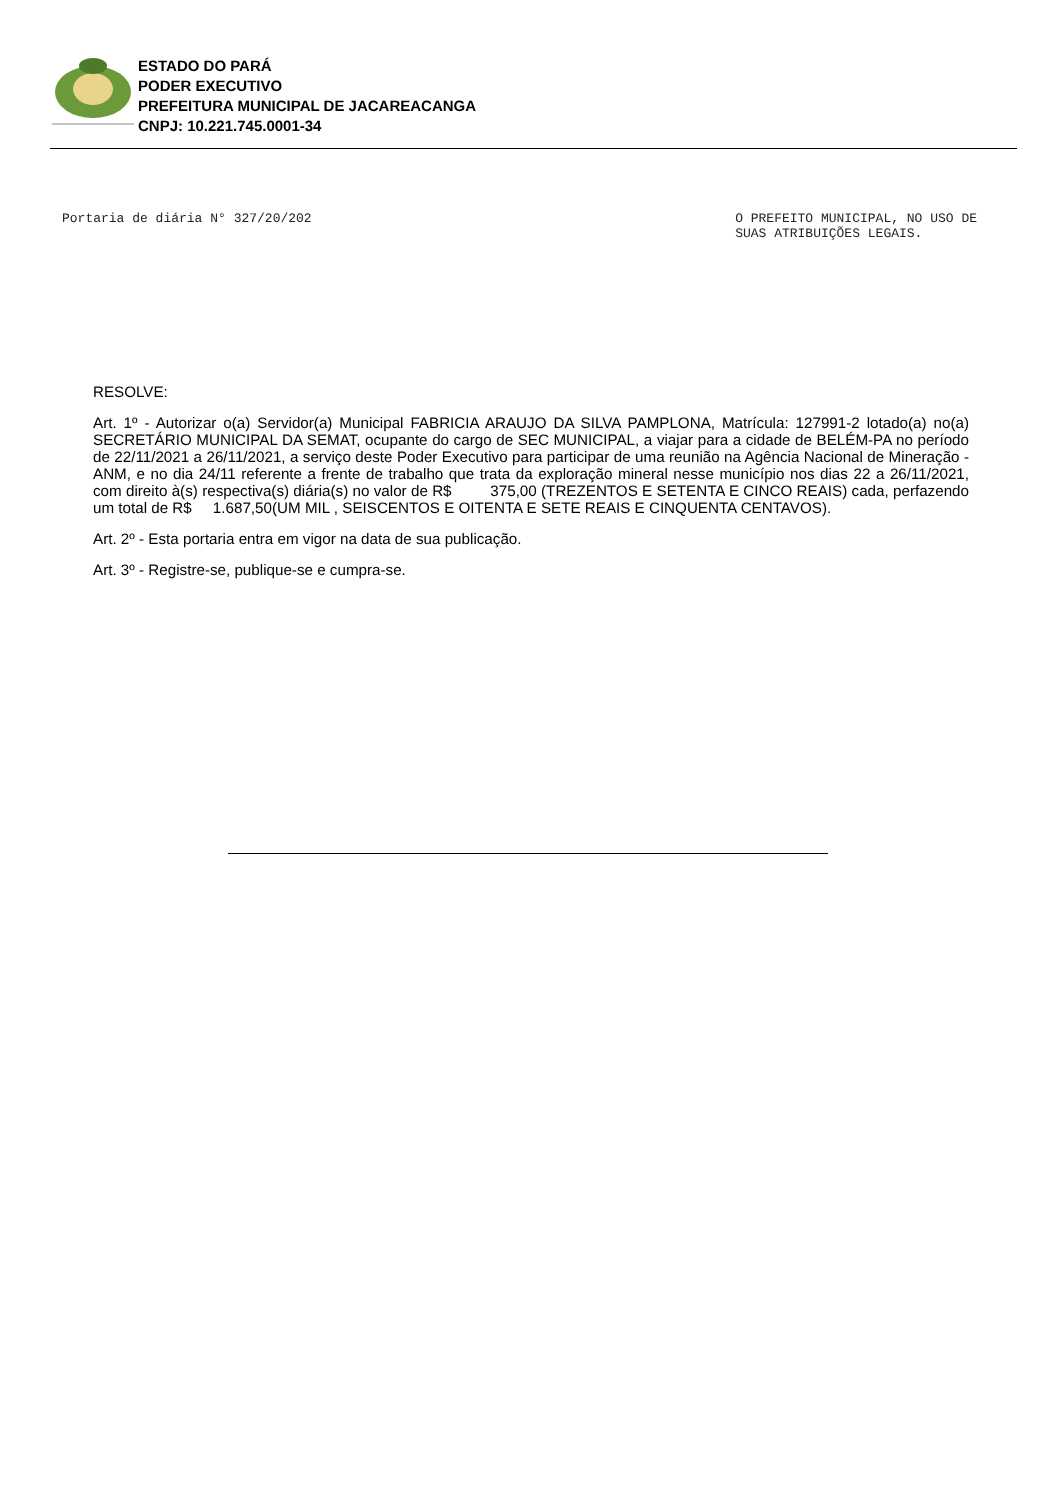ESTADO DO PARÁ
PODER EXECUTIVO
PREFEITURA MUNICIPAL DE JACAREACANGA
CNPJ: 10.221.745.0001-34
Portaria de diária N° 327/20/202
O PREFEITO MUNICIPAL, NO USO DE
SUAS ATRIBUIÇÕES LEGAIS.
RESOLVE:
Art. 1º - Autorizar o(a) Servidor(a) Municipal FABRICIA ARAUJO DA SILVA PAMPLONA, Matrícula: 127991-2 lotado(a) no(a) SECRETÁRIO MUNICIPAL DA SEMAT, ocupante do cargo de SEC MUNICIPAL, a viajar para a cidade de BELÉM-PA no período de 22/11/2021 a 26/11/2021, a serviço deste Poder Executivo para participar de uma reunião na Agência Nacional de Mineração - ANM, e no dia 24/11 referente a frente de trabalho que trata da exploração mineral nesse município nos dias 22 a 26/11/2021, com direito à(s) respectiva(s) diária(s) no valor de R$ 375,00 (TREZENTOS E SETENTA E CINCO REAIS) cada, perfazendo um total de R$ 1.687,50(UM MIL , SEISCENTOS E OITENTA E SETE REAIS E CINQUENTA CENTAVOS).
Art. 2º - Esta portaria entra em vigor na data de sua publicação.
Art. 3º - Registre-se, publique-se e cumpra-se.